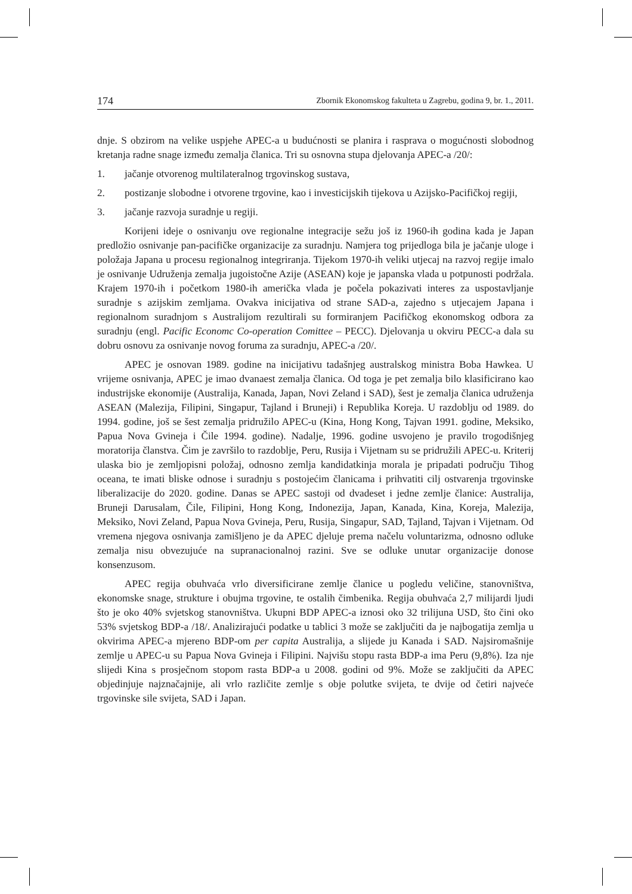174 Zbornik Ekonomskog fakulteta u Zagrebu, godina 9, br. 1., 2011.
dnje. S obzirom na velike uspjehe APEC-a u budućnosti se planira i rasprava o mogućnosti slobodnog kretanja radne snage između zemalja članica. Tri su osnovna stupa djelovanja APEC-a /20/:
1. jačanje otvorenog multilateralnog trgovinskog sustava,
2. postizanje slobodne i otvorene trgovine, kao i investicijskih tijekova u Azijsko-Pacifičkoj regiji,
3. jačanje razvoja suradnje u regiji.
Korijeni ideje o osnivanju ove regionalne integracije sežu još iz 1960-ih godina kada je Japan predložio osnivanje pan-pacifičke organizacije za suradnju. Namjera tog prijedloga bila je jačanje uloge i položaja Japana u procesu regionalnog integriranja. Tijekom 1970-ih veliki utjecaj na razvoj regije imalo je osnivanje Udruženja zemalja jugoistočne Azije (ASEAN) koje je japanska vlada u potpunosti podržala. Krajem 1970-ih i početkom 1980-ih američka vlada je počela pokazivati interes za uspostavljanje suradnje s azijskim zemljama. Ovakva inicijativa od strane SAD-a, zajedno s utjecajem Japana i regionalnom suradnjom s Australijom rezultirali su formiranjem Pacifičkog ekonomskog odbora za suradnju (engl. Pacific Economc Co-operation Comittee – PECC). Djelovanja u okviru PECC-a dala su dobru osnovu za osnivanje novog foruma za suradnju, APEC-a /20/.
APEC je osnovan 1989. godine na inicijativu tadašnjeg australskog ministra Boba Hawkea. U vrijeme osnivanja, APEC je imao dvanaest zemalja članica. Od toga je pet zemalja bilo klasificirano kao industrijske ekonomije (Australija, Kanada, Japan, Novi Zeland i SAD), šest je zemalja članica udruženja ASEAN (Malezija, Filipini, Singapur, Tajland i Bruneji) i Republika Koreja. U razdoblju od 1989. do 1994. godine, još se šest zemalja pridružilo APEC-u (Kina, Hong Kong, Tajvan 1991. godine, Meksiko, Papua Nova Gvineja i Čile 1994. godine). Nadalje, 1996. godine usvojeno je pravilo trogodišnjeg moratorija članstva. Čim je završilo to razdoblje, Peru, Rusija i Vijetnam su se pridružili APEC-u. Kriterij ulaska bio je zemljopisni položaj, odnosno zemlja kandidatkinja morala je pripadati području Tihog oceana, te imati bliske odnose i suradnju s postojećim članicama i prihvatiti cilj ostvarenja trgovinske liberalizacije do 2020. godine. Danas se APEC sastoji od dvadeset i jedne zemlje članice: Australija, Bruneji Darusalam, Čile, Filipini, Hong Kong, Indonezija, Japan, Kanada, Kina, Koreja, Malezija, Meksiko, Novi Zeland, Papua Nova Gvineja, Peru, Rusija, Singapur, SAD, Tajland, Tajvan i Vijetnam. Od vremena njegova osnivanja zamišljeno je da APEC djeluje prema načelu voluntarizma, odnosno odluke zemalja nisu obvezujuće na supranacionalnoj razini. Sve se odluke unutar organizacije donose konsenzusom.
APEC regija obuhvaća vrlo diversificirane zemlje članice u pogledu veličine, stanovništva, ekonomske snage, strukture i obujma trgovine, te ostalih čimbenika. Regija obuhvaća 2,7 milijardi ljudi što je oko 40% svjetskog stanovništva. Ukupni BDP APEC-a iznosi oko 32 trilijuna USD, što čini oko 53% svjetskog BDP-a /18/. Analizirajući podatke u tablici 3 može se zaključiti da je najbogatija zemlja u okvirima APEC-a mjereno BDP-om per capita Australija, a slijede ju Kanada i SAD. Najsiromašnije zemlje u APEC-u su Papua Nova Gvineja i Filipini. Najvišu stopu rasta BDP-a ima Peru (9,8%). Iza nje slijedi Kina s prosječnom stopom rasta BDP-a u 2008. godini od 9%. Može se zaključiti da APEC objedinjuje najznačajnije, ali vrlo različite zemlje s obje polutke svijeta, te dvije od četiri najveće trgovinske sile svijeta, SAD i Japan.